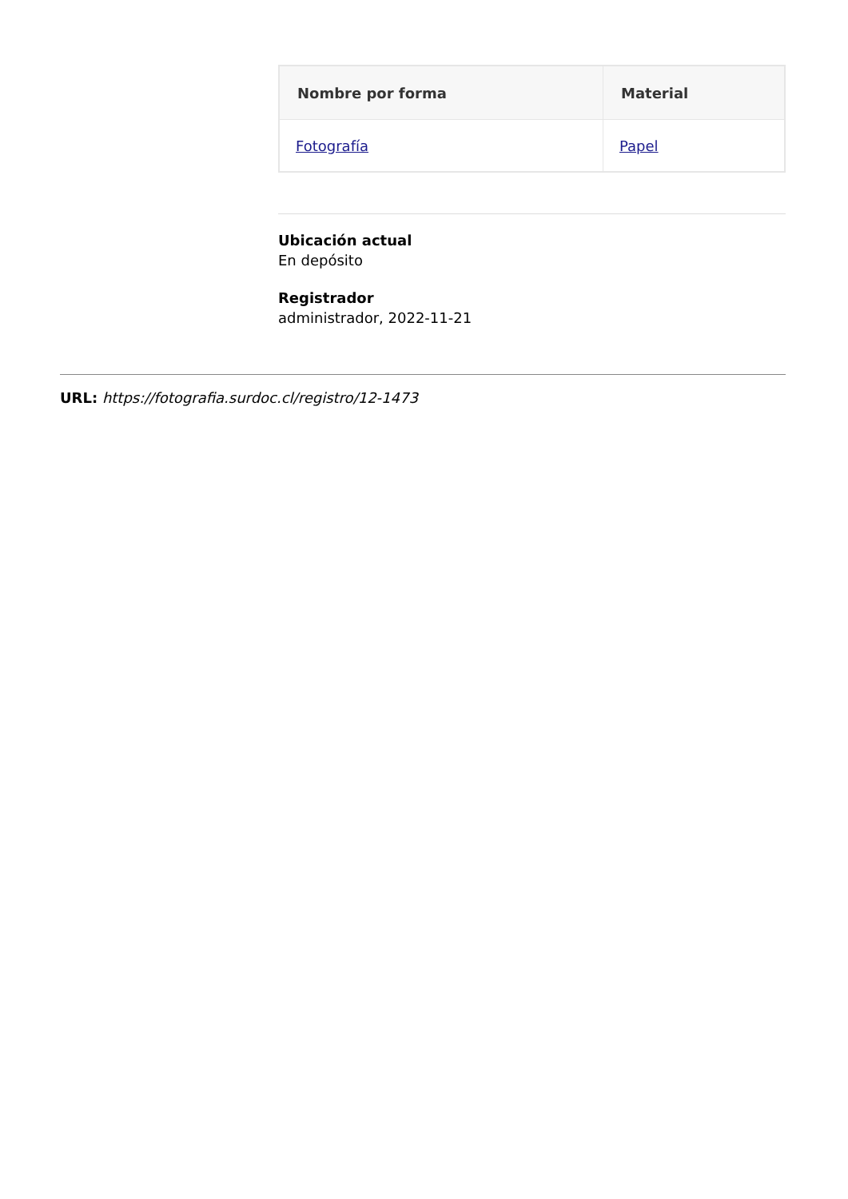| Nombre por forma | Material |
| --- | --- |
| Fotografía | Papel |
Ubicación actual
En depósito
Registrador
administrador, 2022-11-21
URL: https://fotografia.surdoc.cl/registro/12-1473